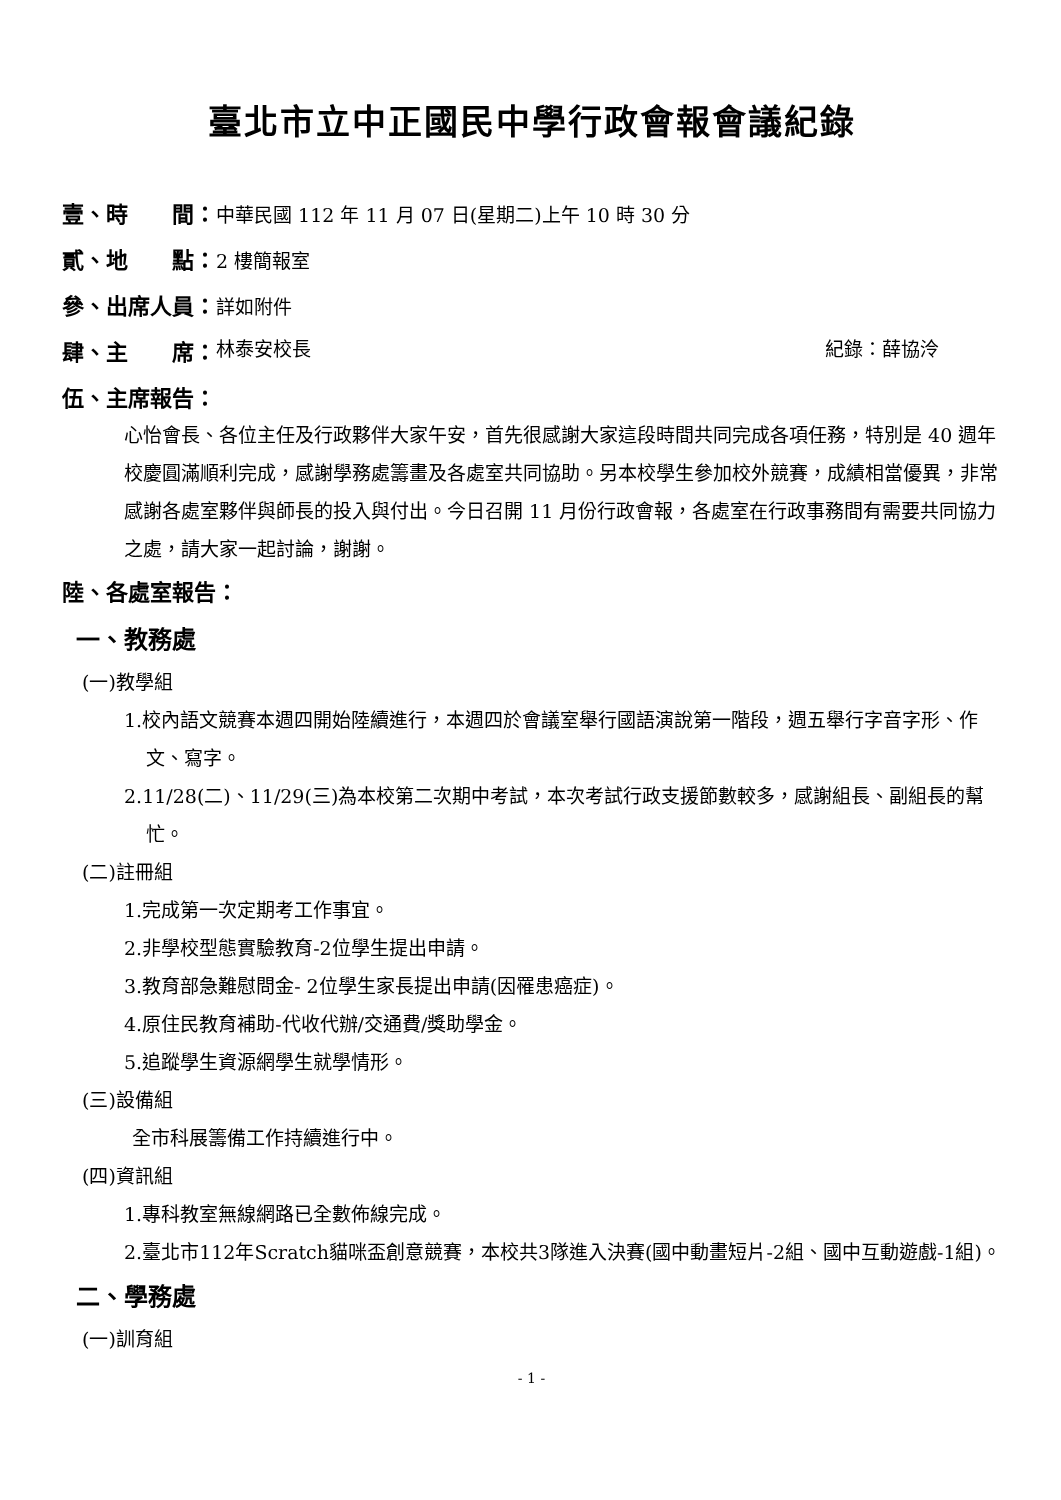臺北市立中正國民中學行政會報會議紀錄
壹、時　　間：中華民國 112 年 11 月 07 日(星期二)上午 10 時 30 分
貳、地　　點：2 樓簡報室
參、出席人員：詳如附件
肆、主　　席： 林泰安校長 紀錄：薛協泠
伍、主席報告：
心怡會長、各位主任及行政夥伴大家午安，首先很感謝大家這段時間共同完成各項任務，特別是 40 週年校慶圓滿順利完成，感謝學務處籌畫及各處室共同協助。另本校學生參加校外競賽，成績相當優異，非常感謝各處室夥伴與師長的投入與付出。今日召開 11 月份行政會報，各處室在行政事務間有需要共同協力之處，請大家一起討論，謝謝。
陸、各處室報告：
一、教務處
(一)教學組
1.校內語文競賽本週四開始陸續進行，本週四於會議室舉行國語演說第一階段，週五舉行字音字形、作文、寫字。
2.11/28(二)、11/29(三)為本校第二次期中考試，本次考試行政支援節數較多，感謝組長、副組長的幫忙。
(二)註冊組
1.完成第一次定期考工作事宜。
2.非學校型態實驗教育-2位學生提出申請。
3.教育部急難慰問金- 2位學生家長提出申請(因罹患癌症)。
4.原住民教育補助-代收代辦/交通費/獎助學金。
5.追蹤學生資源網學生就學情形。
(三)設備組
全市科展籌備工作持續進行中。
(四)資訊組
1.專科教室無線網路已全數佈線完成。
2.臺北市112年Scratch貓咪盃創意競賽，本校共3隊進入決賽(國中動畫短片-2組、國中互動遊戲-1組)。
二、學務處
(一)訓育組
- 1 -